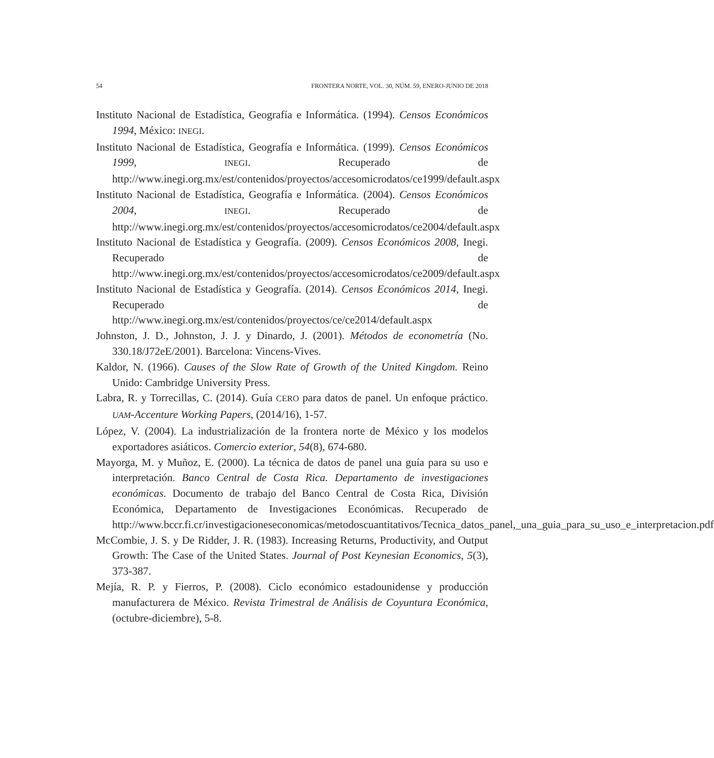54 FRONTERA NORTE, VOL. 30, NÚM. 59, ENERO-JUNIO DE 2018
Instituto Nacional de Estadística, Geografía e Informática. (1994). Censos Económicos 1994, México: INEGI.
Instituto Nacional de Estadística, Geografía e Informática. (1999). Censos Económicos 1999, INEGI. Recuperado de http://www.inegi.org.mx/est/contenidos/proyectos/accesomicrodatos/ce1999/default.aspx
Instituto Nacional de Estadística, Geografía e Informática. (2004). Censos Económicos 2004, INEGI. Recuperado de http://www.inegi.org.mx/est/contenidos/proyectos/accesomicrodatos/ce2004/default.aspx
Instituto Nacional de Estadística y Geografía. (2009). Censos Económicos 2008, Inegi. Recuperado de http://www.inegi.org.mx/est/contenidos/proyectos/accesomicrodatos/ce2009/default.aspx
Instituto Nacional de Estadística y Geografía. (2014). Censos Económicos 2014, Inegi. Recuperado de http://www.inegi.org.mx/est/contenidos/proyectos/ce/ce2014/default.aspx
Johnston, J. D., Johnston, J. J. y Dinardo, J. (2001). Métodos de econometría (No. 330.18/J72eE/2001). Barcelona: Vincens-Vives.
Kaldor, N. (1966). Causes of the Slow Rate of Growth of the United Kingdom. Reino Unido: Cambridge University Press.
Labra, R. y Torrecillas, C. (2014). Guía CERO para datos de panel. Un enfoque práctico. UAM-Accenture Working Papers, (2014/16), 1-57.
López, V. (2004). La industrialización de la frontera norte de México y los modelos exportadores asiáticos. Comercio exterior, 54(8), 674-680.
Mayorga, M. y Muñoz, E. (2000). La técnica de datos de panel una guía para su uso e interpretación. Banco Central de Costa Rica. Departamento de investigaciones económicas. Documento de trabajo del Banco Central de Costa Rica, División Económica, Departamento de Investigaciones Económicas. Recuperado de http://www.bccr.fi.cr/investigacioneseconomicas/metodoscuantitativos/Tecnica_datos_panel,_una_guia_para_su_uso_e_interpretacion.pdf
McCombie, J. S. y De Ridder, J. R. (1983). Increasing Returns, Productivity, and Output Growth: The Case of the United States. Journal of Post Keynesian Economics, 5(3), 373-387.
Mejía, R. P. y Fierros, P. (2008). Ciclo económico estadounidense y producción manufacturera de México. Revista Trimestral de Análisis de Coyuntura Económica, (octubre-diciembre), 5-8.